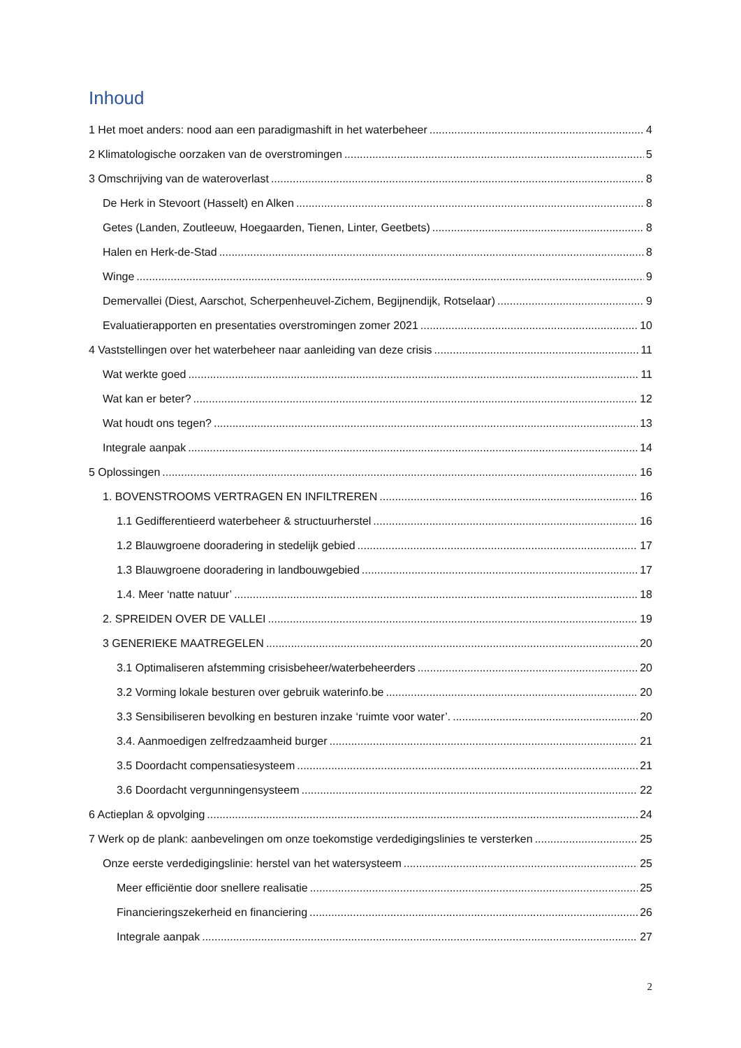Inhoud
1 Het moet anders: nood aan een paradigmashift in het waterbeheer 4
2 Klimatologische oorzaken van de overstromingen 5
3 Omschrijving van de wateroverlast 8
De Herk in Stevoort (Hasselt) en Alken 8
Getes (Landen, Zoutleeuw, Hoegaarden, Tienen, Linter, Geetbets) 8
Halen en Herk-de-Stad 8
Winge 9
Demervallei (Diest, Aarschot, Scherpenheuvel-Zichem, Begijnendijk, Rotselaar) 9
Evaluatierapporten en presentaties overstromingen zomer 2021 10
4 Vaststellingen over het waterbeheer naar aanleiding van deze crisis 11
Wat werkte goed 11
Wat kan er beter? 12
Wat houdt ons tegen? 13
Integrale aanpak 14
5 Oplossingen 16
1. BOVENSTROOMS VERTRAGEN EN INFILTREREN 16
1.1 Gedifferentieerd waterbeheer & structuurherstel 16
1.2 Blauwgroene dooradering in stedelijk gebied 17
1.3 Blauwgroene dooradering in landbouwgebied 17
1.4. Meer ‘natte natuur’ 18
2. SPREIDEN OVER DE VALLEI 19
3 GENERIEKE MAATREGELEN 20
3.1 Optimaliseren afstemming crisisbeheer/waterbeheerders 20
3.2 Vorming lokale besturen over gebruik waterinfo.be 20
3.3 Sensibiliseren bevolking en besturen inzake ‘ruimte voor water’. 20
3.4. Aanmoedigen zelfredzaamheid burger 21
3.5 Doordacht compensatiesysteem 21
3.6 Doordacht vergunningensysteem 22
6 Actieplan & opvolging 24
7 Werk op de plank: aanbevelingen om onze toekomstige verdedigingslinies te versterken 25
Onze eerste verdedigingslinie: herstel van het watersysteem 25
Meer efficiëntie door snellere realisatie 25
Financieringszekerheid en financiering 26
Integrale aanpak 27
2